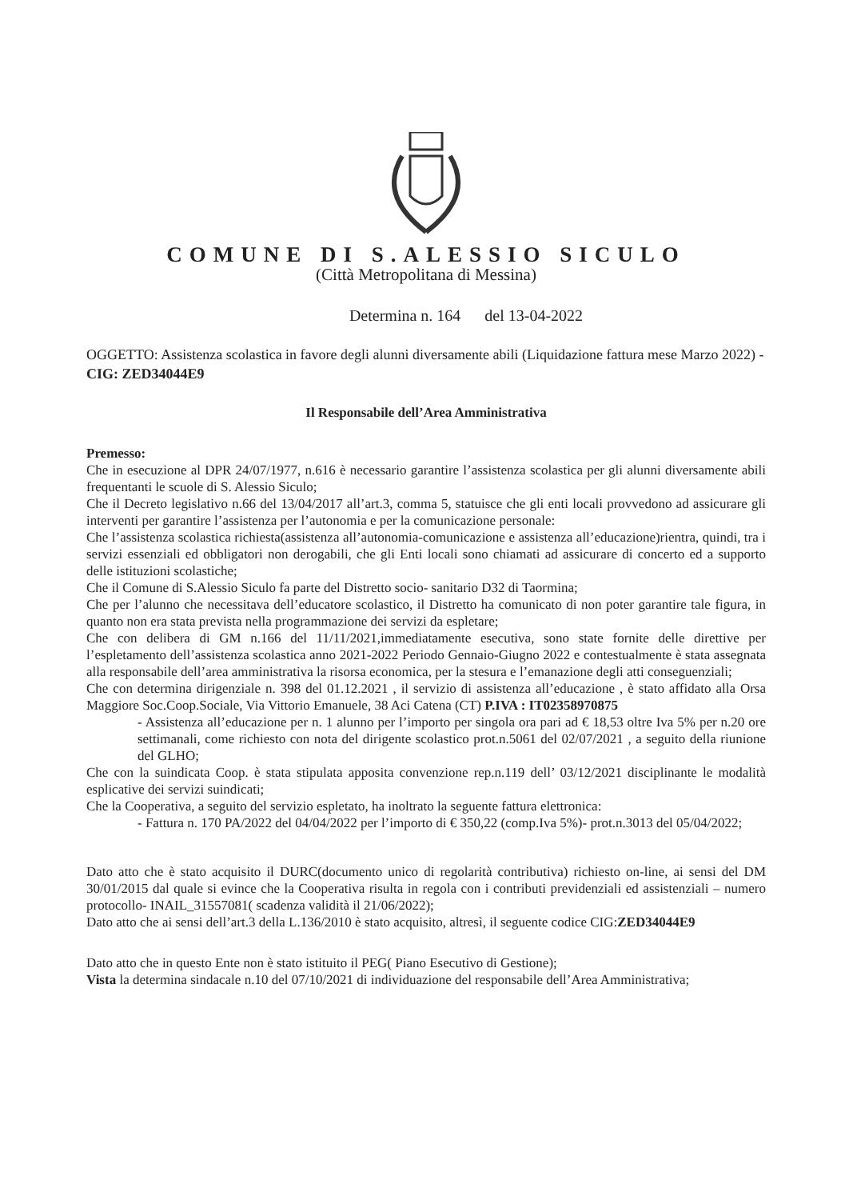COMUNE DI S.ALESSIO SICULO
(Città Metropolitana di Messina)
Determina n. 164 del 13-04-2022
OGGETTO: Assistenza scolastica in favore degli alunni diversamente abili (Liquidazione fattura mese Marzo 2022) - CIG: ZED34044E9
Il Responsabile dell’Area Amministrativa
Premesso:
Che in esecuzione al DPR 24/07/1977, n.616 è necessario garantire l’assistenza scolastica per gli alunni diversamente abili frequentanti le scuole di S. Alessio Siculo;
Che il Decreto legislativo n.66 del 13/04/2017 all’art.3, comma 5, statuisce che gli enti locali provvedono ad assicurare gli interventi per garantire l’assistenza per l’autonomia e per la comunicazione personale:
Che l’assistenza scolastica richiesta(assistenza all’autonomia-comunicazione e assistenza all’educazione)rientra, quindi, tra i servizi essenziali ed obbligatori non derogabili, che gli Enti locali sono chiamati ad assicurare di concerto ed a supporto delle istituzioni scolastiche;
Che il Comune di S.Alessio Siculo fa parte del Distretto socio- sanitario D32 di Taormina;
Che per l’alunno che necessitava dell’educatore scolastico, il Distretto ha comunicato di non poter garantire tale figura, in quanto non era stata prevista nella programmazione dei servizi da espletare;
Che con delibera di GM n.166 del 11/11/2021,immediatamente esecutiva, sono state fornite delle direttive per l’espletamento dell’assistenza scolastica anno 2021-2022 Periodo Gennaio-Giugno 2022 e contestualmente è stata assegnata alla responsabile dell’area amministrativa la risorsa economica, per la stesura e l’emanazione degli atti conseguenziali;
Che con determina dirigenziale n. 398 del 01.12.2021 , il servizio di assistenza all’educazione , è stato affidato alla Orsa Maggiore Soc.Coop.Sociale, Via Vittorio Emanuele, 38 Aci Catena (CT) P.IVA : IT02358970875
- Assistenza all’educazione per n. 1 alunno per l’importo per singola ora pari ad € 18,53 oltre Iva 5% per n.20 ore settimanali, come richiesto con nota del dirigente scolastico prot.n.5061 del 02/07/2021 , a seguito della riunione del GLHO;
Che con la suindicata Coop. è stata stipulata apposita convenzione rep.n.119 dell’ 03/12/2021 disciplinante le modalità esplicative dei servizi suindicati;
Che la Cooperativa, a seguito del servizio espletato, ha inoltrato la seguente fattura elettronica:
- Fattura n. 170 PA/2022 del 04/04/2022 per l’importo di € 350,22 (comp.Iva 5%)- prot.n.3013 del 05/04/2022;
Dato atto che è stato acquisito il DURC(documento unico di regolarità contributiva) richiesto on-line, ai sensi del DM 30/01/2015 dal quale si evince che la Cooperativa risulta in regola con i contributi previdenziali ed assistenziali – numero protocollo- INAIL_31557081( scadenza validità il 21/06/2022);
Dato atto che ai sensi dell’art.3 della L.136/2010 è stato acquisito, altresì, il seguente codice CIG:ZED34044E9
Dato atto che in questo Ente non è stato istituito il PEG( Piano Esecutivo di Gestione);
Vista la determina sindacale n.10 del 07/10/2021 di individuazione del responsabile dell’Area Amministrativa;